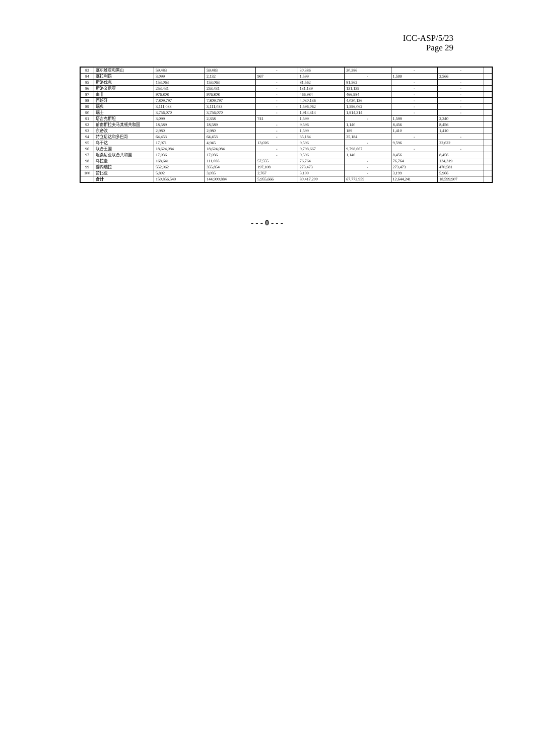ICC-ASP/5/23
Page 29
| 83 | 塞尔维亚和黑山 | 59,483 | 59,483 | - | 30,386 | 30,386 | - | - | |
| 84 | 塞拉利昂 | 3,099 | 2,132 | 967 | 1,599 | - | 1,599 | 2,566 | |
| 85 | 斯洛伐克 | 153,063 | 153,063 | - | 81,562 | 81,562 | - | - | |
| 86 | 斯洛文尼亚 | 253,431 | 253,431 | - | 131,139 | 131,139 | - | - | |
| 87 | 南非 | 976,808 | 976,808 | - | 466,984 | 466,984 | - | - | |
| 88 | 西班牙 | 7,809,797 | 7,809,797 | - | 4,030,136 | 4,030,136 | - | - | |
| 89 | 瑞典 | 3,111,033 | 3,111,033 | - | 1,596,062 | 1,596,062 | - | - | |
| 90 | 瑞士 | 3,756,070 | 3,756,070 | - | 1,914,314 | 1,914,314 | - | - | |
| 91 | 塔吉克斯坦 | 3,099 | 2,358 | 741 | 1,599 | - | 1,599 | 2,340 | |
| 92 | 前南斯拉夫马其顿共和国 | 18,589 | 18,589 | - | 9,596 | 1,140 | 8,456 | 8,456 | |
| 93 | 东帝汶 | 2,980 | 2,980 | - | 1,599 | 189 | 1,410 | 1,410 | |
| 94 | 特立尼达和多巴哥 | 64,453 | 64,453 | - | 35,184 | 35,184 | - | - | |
| 95 | 乌干达 | 17,971 | 4,945 | 13,026 | 9,596 | - | 9,596 | 22,622 | |
| 96 | 联合王国 | 18,624,084 | 18,624,084 | - | 9,798,667 | 9,798,667 | - | - | |
| 97 | 坦桑尼亚联合共和国 | 17,036 | 17,036 | - | 9,596 | 1,140 | 8,456 | 8,456 | |
| 98 | 乌拉圭 | 168,641 | 111,086 | 57,555 | 76,764 | - | 76,764 | 134,319 | |
| 99 | 委内瑞拉 | 552,962 | 355,854 | 197,108 | 273,473 | - | 273,473 | 470,581 | |
| 100 | 赞比亚 | 5,802 | 3,035 | 2,767 | 3,199 | - | 3,199 | 5,966 | |
| | 合计 | 150,856,549 | 144,900,884 | 5,955,666 | 80,417,200 | 67,772,959 | 12,644,241 | 18,599,907 | |
- - - 0 - - -